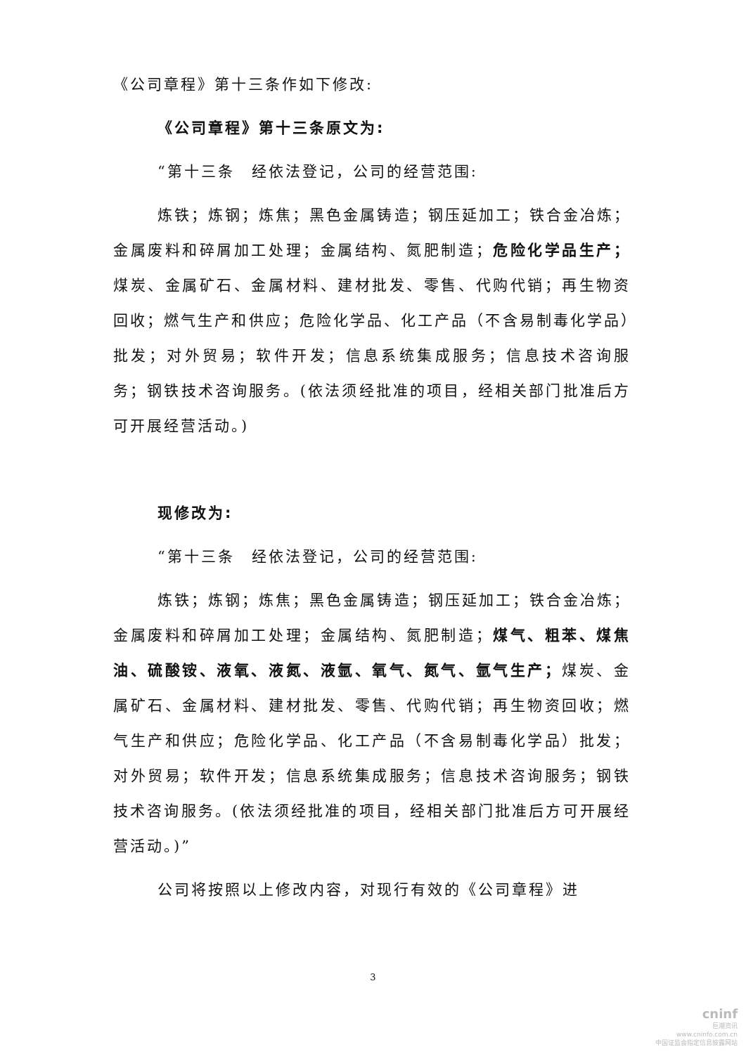《公司章程》第十三条作如下修改:
《公司章程》第十三条原文为:
“第十三条　经依法登记，公司的经营范围:
炼铁；炼钢；炼焦；黑色金属铸造；钢压延加工；铁合金冶炼；金属废料和碎屑加工处理；金属结构、氮肥制造；危险化学品生产；煤炭、金属矿石、金属材料、建材批发、零售、代购代销；再生物资回收；燃气生产和供应；危险化学品、化工产品（不含易制毒化学品）批发；对外贸易；软件开发；信息系统集成服务；信息技术咨询服务；钢铁技术咨询服务。(依法须经批准的项目，经相关部门批准后方可开展经营活动。)
现修改为:
“第十三条　经依法登记，公司的经营范围:
炼铁；炼钢；炼焦；黑色金属铸造；钢压延加工；铁合金冶炼；金属废料和碎屑加工处理；金属结构、氮肥制造；煤气、粗苯、煤焦油、硫酸铵、液氧、液氮、液氩、氧气、氮气、氩气生产；煤炭、金属矿石、金属材料、建材批发、零售、代购代销；再生物资回收；燃气生产和供应；危险化学品、化工产品（不含易制毒化学品）批发；对外贸易；软件开发；信息系统集成服务；信息技术咨询服务；钢铁技术咨询服务。(依法须经批准的项目，经相关部门批准后方可开展经营活动。)”
公司将按照以上修改内容，对现行有效的《公司章程》进
3
cninf
巨潮资讯
www.cninfo.com.cn
中国证监会指定信息披露网站